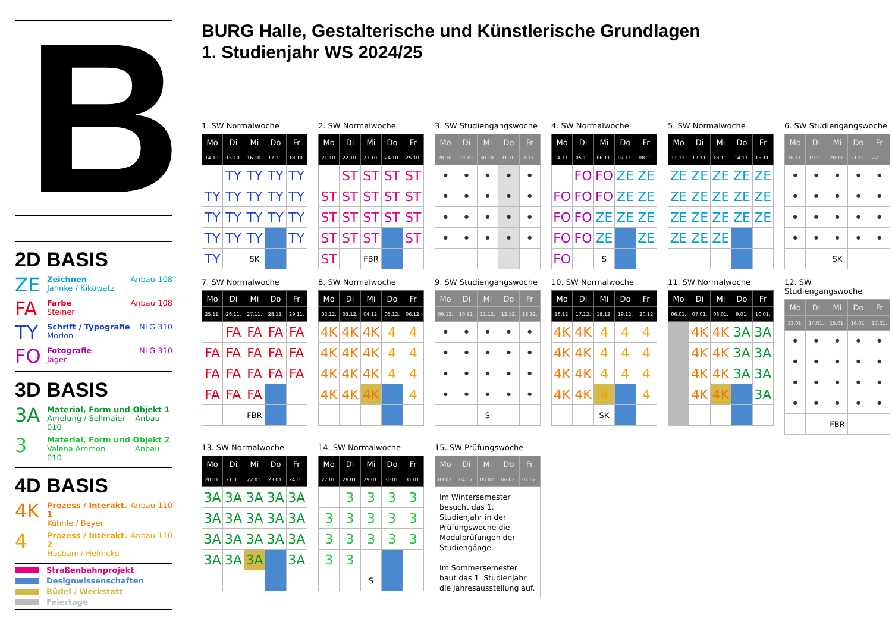B
2D BASIS
ZE
Zeichnen
Jahnke / Kikowatz
Anbau 108
FA
Farbe
Steiner
Anbau 108
TY
Schrift / Typografie
Morlon
NLG 310
FO
Fotografie
Jäger
NLG 310
3D BASIS
3A
Material, Form und Objekt 1
Amelung / Sellmaier Anbau 010
3
Material, Form und Objekt 2
Valena Ammon Anbau 010
4D BASIS
4K
Prozess / Interakt. 1
Kühnle / Beyer
Anbau 110
4
Prozess / Interakt. 2
Hasbani / Helmcke
Anbau 110
Straßenbahnprojekt
Designwissenschaften
Büdel / Werkstatt
Feiertage
BURG Halle, Gestalterische und Künstlerische Grundlagen
1. Studienjahr WS 2024/25
1. SW Normalwoche
| Mo | Di | Mi | Do | Fr |
| --- | --- | --- | --- | --- |
| 14.10. | 15.10. | 16.10. | 17.10. | 18.10. |
| | TY | TY | TY | TY |
| TY | TY | TY | TY | TY |
| TY | TY | TY | TY | TY |
| TY | TY | TY | | TY |
| TY | | SK | | |
2. SW Normalwoche
| Mo | Di | Mi | Do | Fr |
| --- | --- | --- | --- | --- |
| 21.10. | 22.10. | 23.10. | 24.10. | 25.10. |
| | ST | ST | ST | ST |
| ST | ST | ST | ST | ST |
| ST | ST | ST | ST | ST |
| ST | ST | ST | | ST |
| ST | | FBR | | |
3. SW Studiengangswoche
| Mo | Di | Mi | Do | Fr |
| --- | --- | --- | --- | --- |
| 28.10. | 29.10. | 30.10. | 31.10. | 1.11. |
| • | • | • | • | • |
| • | • | • | • | • |
| • | • | • | • | • |
| • | • | • | • | • |
4. SW Normalwoche
| Mo | Di | Mi | Do | Fr |
| --- | --- | --- | --- | --- |
| 04.11. | 05.11. | 06.11. | 07.11. | 08.11. |
| | FO | FO | ZE | ZE |
| FO | FO | FO | ZE | ZE |
| FO | FO | ZE | ZE | ZE |
| FO | FO | ZE | | ZE |
| FO | | S | | |
5. SW Normalwoche
| Mo | Di | Mi | Do | Fr |
| --- | --- | --- | --- | --- |
| 11.11. | 12.11. | 13.11. | 14.11. | 15.11. |
| ZE | ZE | ZE | ZE | ZE |
| ZE | ZE | ZE | ZE | ZE |
| ZE | ZE | ZE | ZE | ZE |
| ZE | ZE | ZE | | |
6. SW Studiengangswoche
| Mo | Di | Mi | Do | Fr |
| --- | --- | --- | --- | --- |
| 18.11. | 19.11. | 20.11. | 21.11. | 22.11. |
| • | • | • | • | • |
| • | • | • | • | • |
| • | • | • | • | • |
| • | • | • | • | • |
| | | SK | | |
7. SW Normalwoche
| Mo | Di | Mi | Do | Fr |
| --- | --- | --- | --- | --- |
| 25.11. | 26.11. | 27.11. | 28.11. | 29.11. |
| | FA | FA | FA | FA |
| FA | FA | FA | FA | FA |
| FA | FA | FA | FA | FA |
| FA | FA | FA | | |
| | | FBR | | |
8. SW Normalwoche
| Mo | Di | Mi | Do | Fr |
| --- | --- | --- | --- | --- |
| 02.12. | 03.12. | 04.12. | 05.12. | 06.12. |
| 4K | 4K | 4K | 4 | 4 |
| 4K | 4K | 4K | 4 | 4 |
| 4K | 4K | 4K | 4 | 4 |
| 4K | 4K | 4K | | 4 |
9. SW Studiengangswoche
| Mo | Di | Mi | Do | Fr |
| --- | --- | --- | --- | --- |
| 09.12. | 10.12. | 11.12. | 12.12. | 13.12. |
| • | • | • | • | • |
| • | • | • | • | • |
| • | • | • | • | • |
| • | • | • | • | • |
| | | S | | |
10. SW Normalwoche
| Mo | Di | Mi | Do | Fr |
| --- | --- | --- | --- | --- |
| 16.12. | 17.12. | 18.12. | 19.12. | 20.12 |
| 4K | 4K | 4 | 4 | 4 |
| 4K | 4K | 4 | 4 | 4 |
| 4K | 4K | 4 | 4 | 4 |
| 4K | 4K | 4 | | 4 |
| | | SK | | |
11. SW Normalwoche
| Mo | Di | Mi | Do | Fr |
| --- | --- | --- | --- | --- |
| 06.01. | 07.01. | 08.01. | 9.01. | 10.01. |
| | 4K | 4K | 3A | 3A |
| | 4K | 4K | 3A | 3A |
| | 4K | 4K | 3A | 3A |
| | 4K | 4K | | 3A |
12. SW Studiengangswoche
| Mo | Di | Mi | Do | Fr |
| --- | --- | --- | --- | --- |
| 13.01. | 14.01. | 15.01. | 16.01. | 17.01. |
| • | • | • | • | • |
| • | • | • | • | • |
| • | • | • | • | • |
| • | • | • | • | • |
| | | FBR | | |
13. SW Normalwoche
| Mo | Di | Mi | Do | Fr |
| --- | --- | --- | --- | --- |
| 20.01. | 21.01. | 22.01. | 23.01. | 24.01. |
| 3A | 3A | 3A | 3A | 3A |
| 3A | 3A | 3A | 3A | 3A |
| 3A | 3A | 3A | 3A | 3A |
| 3A | 3A | 3A | | 3A |
14. SW Normalwoche
| Mo | Di | Mi | Do | Fr |
| --- | --- | --- | --- | --- |
| 27.01. | 28.01. | 29.01. | 30.01. | 31.01. |
| | 3 | 3 | 3 | 3 |
| 3 | 3 | 3 | 3 | 3 |
| 3 | 3 | 3 | 3 | 3 |
| 3 | 3 | | | |
| | | S | | |
15. SW Prüfungswoche
| Mo | Di | Mi | Do | Fr |
| --- | --- | --- | --- | --- |
| 03.02. | 04.02. | 05.02. | 06.02. | 07.02. |
| Im Wintersemester besucht das 1. Studienjahr in der Prüfungswoche die Modulprüfungen der Studiengänge. Im Sommersemester baut das 1. Studienjahr die Jahresausstellung auf. | | | | |